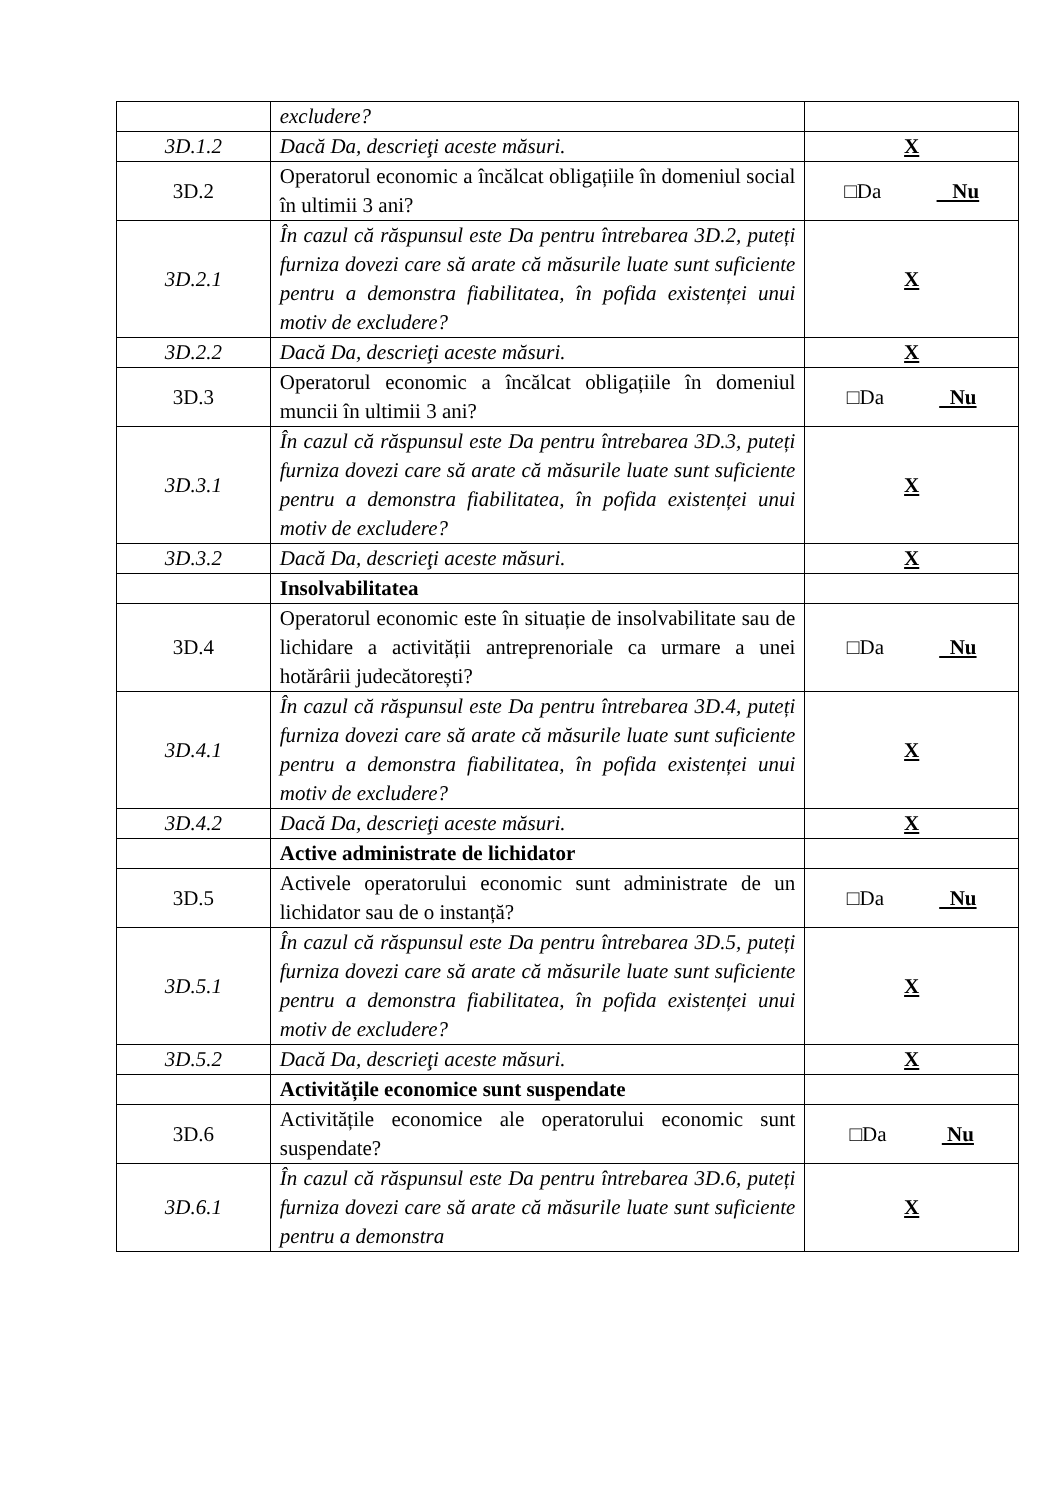| | excludere? | |
| 3D.1.2 | Dacă Da, descrieţi aceste măsuri. | X |
| 3D.2 | Operatorul economic a încălcat obligațiile în domeniul social în ultimii 3 ani? | □Da Nu |
| 3D.2.1 | În cazul că răspunsul este Da pentru întrebarea 3D.2, puteți furniza dovezi care să arate că măsurile luate sunt suficiente pentru a demonstra fiabilitatea, în pofida existenței unui motiv de excludere? | X |
| 3D.2.2 | Dacă Da, descrieţi aceste măsuri. | X |
| 3D.3 | Operatorul economic a încălcat obligațiile în domeniul muncii în ultimii 3 ani? | □Da Nu |
| 3D.3.1 | În cazul că răspunsul este Da pentru întrebarea 3D.3, puteți furniza dovezi care să arate că măsurile luate sunt suficiente pentru a demonstra fiabilitatea, în pofida existenței unui motiv de excludere? | X |
| 3D.3.2 | Dacă Da, descrieţi aceste măsuri. | X |
| | Insolvabilitatea | |
| 3D.4 | Operatorul economic este în situație de insolvabilitate sau de lichidare a activității antreprenoriale ca urmare a unei hotărârii judecătorești? | □Da Nu |
| 3D.4.1 | În cazul că răspunsul este Da pentru întrebarea 3D.4, puteți furniza dovezi care să arate că măsurile luate sunt suficiente pentru a demonstra fiabilitatea, în pofida existenței unui motiv de excludere? | X |
| 3D.4.2 | Dacă Da, descrieţi aceste măsuri. | X |
| | Active administrate de lichidator | |
| 3D.5 | Activele operatorului economic sunt administrate de un lichidator sau de o instanță? | □Da Nu |
| 3D.5.1 | În cazul că răspunsul este Da pentru întrebarea 3D.5, puteți furniza dovezi care să arate că măsurile luate sunt suficiente pentru a demonstra fiabilitatea, în pofida existenței unui motiv de excludere? | X |
| 3D.5.2 | Dacă Da, descrieţi aceste măsuri. | X |
| | Activitățile economice sunt suspendate | |
| 3D.6 | Activitățile economice ale operatorului economic sunt suspendate? | □Da Nu |
| 3D.6.1 | În cazul că răspunsul este Da pentru întrebarea 3D.6, puteți furniza dovezi care să arate că măsurile luate sunt suficiente pentru a demonstra | X |